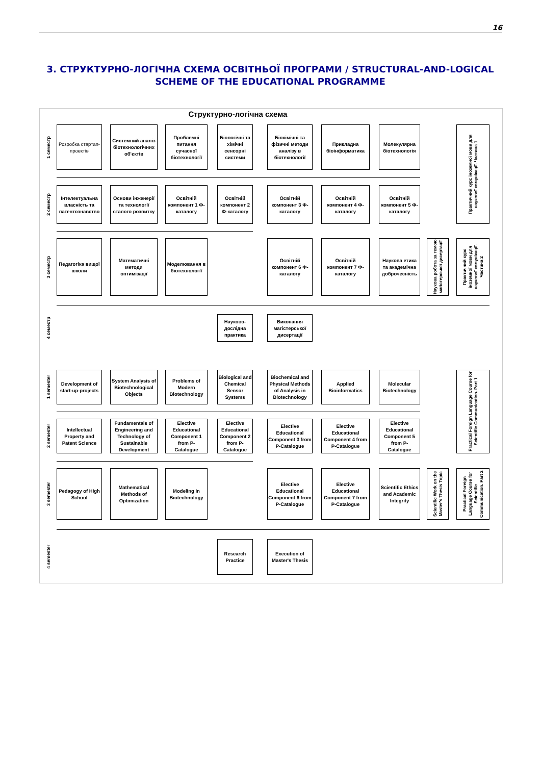16
3. СТРУКТУРНО-ЛОГІЧНА СХЕМА ОСВІТНЬОЇ ПРОГРАМИ / STRUCTURAL-AND-LOGICAL SCHEME OF THE EDUCATIONAL PROGRAMME
Структурно-логічна схема
1 семестр
Розробка стартап-проектів
Системний аналіз біотехнологічних об'єктів
Проблемні питання сучасної біотехнології
Біологічні та хімічні сенсорні системи
Біохімічні та фізичні методи аналізу в біотехнології
Прикладна біоінформатика
Молекулярна біотехнологія
Практичний курс іноземної мови для наукової комунікації. Частина 1
2 семестр
Інтелектуальна власність та патентознавство
Основи інженерії та технології сталого розвитку
Освітній компонент 1 Ф-каталогу
Освітній компонент 2 Ф-каталогу
Освітній компонент 3 Ф-каталогу
Освітній компонент 4 Ф-каталогу
Освітній компонент 5 Ф-каталогу
3 семестр
Педагогіка вищої школи
Математичні методи оптимізації
Моделювання в біотехнології
Освітній компонент 6 Ф-каталогу
Освітній компонент 7 Ф-каталогу
Наукова етика та академічна доброчесність
Наукова робота за темою магістерської дисертації
Практичний курс іноземної мови для наукової комунікації. Частина 2
4 семестр
Науково-дослідна практика
Виконання магістерської дисертації
1 semester
Development of start-up-projects
System Analysis of Biotechnological Objects
Problems of Modern Biotechnology
Biological and Chemical Sensor Systems
Biochemical and Physical Methods of Analysis in Biotechnology
Applied Bioinformatics
Molecular Biotechnology
Practical Foreign Language Course for Scientific Communication. Part 1
2 semester
Intellectual Property and Patent Science
Fundamentals of Engineering and Technology of Sustainable Development
Elective Educational Component 1 from P-Catalogue
Elective Educational Component 2 from P-Catalogue
Elective Educational Component 3 from P-Catalogue
Elective Educational Component 4 from P-Catalogue
Elective Educational Component 5 from P-Catalogue
3 semester
Pedagogy of High School
Mathematical Methods of Optimization
Modeling in Biotechnology
Elective Educational Component 6 from P-Catalogue
Elective Educational Component 7 from P-Catalogue
Scientific Ethics and Academic Integrity
Scientific Work on the Master's Thesis Topic
Practical Foreign Language Course for Scientific Communication. Part 2
4 semester
Research Practice
Execution of Master's Thesis